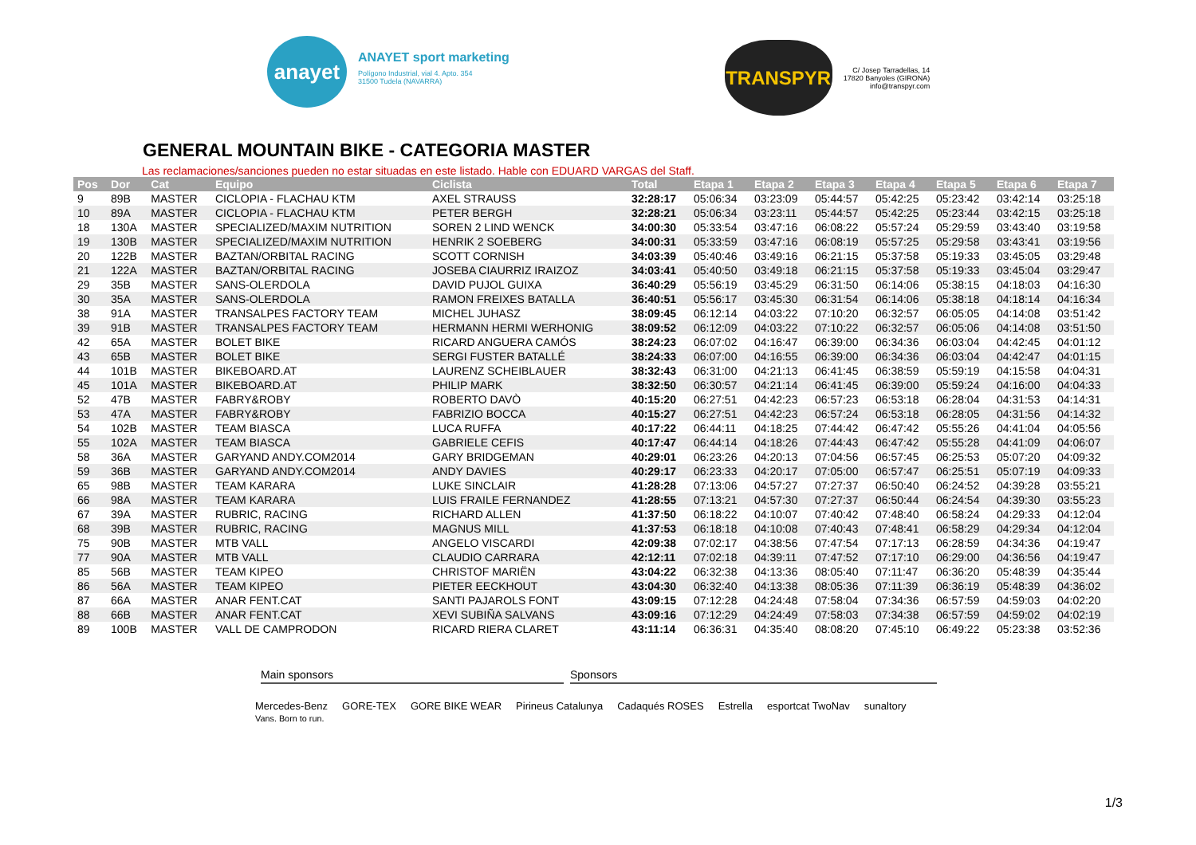anayet
ANAYET sport marketing
Polígono Industrial, vial 4. Apto. 354
31500 Tudela (NAVARRA)
TRANSPYR
C/ Josep Tarradellas, 14
17820 Banyoles (GIRONA)
info@transpyr.com
GENERAL MOUNTAIN BIKE - CATEGORIA MASTER
Las reclamaciones/sanciones pueden no estar situadas en este listado. Hable con EDUARD VARGAS del Staff.
| Pos | Dor | Cat | Equipo | Ciclista | Total | Etapa 1 | Etapa 2 | Etapa 3 | Etapa 4 | Etapa 5 | Etapa 6 | Etapa 7 |
| --- | --- | --- | --- | --- | --- | --- | --- | --- | --- | --- | --- | --- |
| 9 | 89B | MASTER | CICLOPIA - FLACHAU KTM | AXEL STRAUSS | 32:28:17 | 05:06:34 | 03:23:09 | 05:44:57 | 05:42:25 | 05:23:42 | 03:42:14 | 03:25:18 |
| 10 | 89A | MASTER | CICLOPIA - FLACHAU KTM | PETER BERGH | 32:28:21 | 05:06:34 | 03:23:11 | 05:44:57 | 05:42:25 | 05:23:44 | 03:42:15 | 03:25:18 |
| 18 | 130A | MASTER | SPECIALIZED/MAXIM NUTRITION | SOREN 2 LIND WENCK | 34:00:30 | 05:33:54 | 03:47:16 | 06:08:22 | 05:57:24 | 05:29:59 | 03:43:40 | 03:19:58 |
| 19 | 130B | MASTER | SPECIALIZED/MAXIM NUTRITION | HENRIK 2 SOEBERG | 34:00:31 | 05:33:59 | 03:47:16 | 06:08:19 | 05:57:25 | 05:29:58 | 03:43:41 | 03:19:56 |
| 20 | 122B | MASTER | BAZTAN/ORBITAL RACING | SCOTT CORNISH | 34:03:39 | 05:40:46 | 03:49:16 | 06:21:15 | 05:37:58 | 05:19:33 | 03:45:05 | 03:29:48 |
| 21 | 122A | MASTER | BAZTAN/ORBITAL RACING | JOSEBA CIAURRIZ IRAIZOZ | 34:03:41 | 05:40:50 | 03:49:18 | 06:21:15 | 05:37:58 | 05:19:33 | 03:45:04 | 03:29:47 |
| 29 | 35B | MASTER | SANS-OLERDOLA | DAVID PUJOL GUIXA | 36:40:29 | 05:56:19 | 03:45:29 | 06:31:50 | 06:14:06 | 05:38:15 | 04:18:03 | 04:16:30 |
| 30 | 35A | MASTER | SANS-OLERDOLA | RAMON FREIXES BATALLA | 36:40:51 | 05:56:17 | 03:45:30 | 06:31:54 | 06:14:06 | 05:38:18 | 04:18:14 | 04:16:34 |
| 38 | 91A | MASTER | TRANSALPES FACTORY TEAM | MICHEL JUHASZ | 38:09:45 | 06:12:14 | 04:03:22 | 07:10:20 | 06:32:57 | 06:05:05 | 04:14:08 | 03:51:42 |
| 39 | 91B | MASTER | TRANSALPES FACTORY TEAM | HERMANN HERMI WERHONIG | 38:09:52 | 06:12:09 | 04:03:22 | 07:10:22 | 06:32:57 | 06:05:06 | 04:14:08 | 03:51:50 |
| 42 | 65A | MASTER | BOLET BIKE | RICARD ANGUERA CAMÓS | 38:24:23 | 06:07:02 | 04:16:47 | 06:39:00 | 06:34:36 | 06:03:04 | 04:42:45 | 04:01:12 |
| 43 | 65B | MASTER | BOLET BIKE | SERGI FUSTER BATALLÉ | 38:24:33 | 06:07:00 | 04:16:55 | 06:39:00 | 06:34:36 | 06:03:04 | 04:42:47 | 04:01:15 |
| 44 | 101B | MASTER | BIKEBOARD.AT | LAURENZ SCHEIBLAUER | 38:32:43 | 06:31:00 | 04:21:13 | 06:41:45 | 06:38:59 | 05:59:19 | 04:15:58 | 04:04:31 |
| 45 | 101A | MASTER | BIKEBOARD.AT | PHILIP MARK | 38:32:50 | 06:30:57 | 04:21:14 | 06:41:45 | 06:39:00 | 05:59:24 | 04:16:00 | 04:04:33 |
| 52 | 47B | MASTER | FABRY&ROBY | ROBERTO DAVÒ | 40:15:20 | 06:27:51 | 04:42:23 | 06:57:23 | 06:53:18 | 06:28:04 | 04:31:53 | 04:14:31 |
| 53 | 47A | MASTER | FABRY&ROBY | FABRIZIO BOCCA | 40:15:27 | 06:27:51 | 04:42:23 | 06:57:24 | 06:53:18 | 06:28:05 | 04:31:56 | 04:14:32 |
| 54 | 102B | MASTER | TEAM BIASCA | LUCA RUFFA | 40:17:22 | 06:44:11 | 04:18:25 | 07:44:42 | 06:47:42 | 05:55:26 | 04:41:04 | 04:05:56 |
| 55 | 102A | MASTER | TEAM BIASCA | GABRIELE CEFIS | 40:17:47 | 06:44:14 | 04:18:26 | 07:44:43 | 06:47:42 | 05:55:28 | 04:41:09 | 04:06:07 |
| 58 | 36A | MASTER | GARYAND ANDY.COM2014 | GARY BRIDGEMAN | 40:29:01 | 06:23:26 | 04:20:13 | 07:04:56 | 06:57:45 | 06:25:53 | 05:07:20 | 04:09:32 |
| 59 | 36B | MASTER | GARYAND ANDY.COM2014 | ANDY DAVIES | 40:29:17 | 06:23:33 | 04:20:17 | 07:05:00 | 06:57:47 | 06:25:51 | 05:07:19 | 04:09:33 |
| 65 | 98B | MASTER | TEAM KARARA | LUKE SINCLAIR | 41:28:28 | 07:13:06 | 04:57:27 | 07:27:37 | 06:50:40 | 06:24:52 | 04:39:28 | 03:55:21 |
| 66 | 98A | MASTER | TEAM KARARA | LUIS FRAILE FERNANDEZ | 41:28:55 | 07:13:21 | 04:57:30 | 07:27:37 | 06:50:44 | 06:24:54 | 04:39:30 | 03:55:23 |
| 67 | 39A | MASTER | RUBRIC, RACING | RICHARD ALLEN | 41:37:50 | 06:18:22 | 04:10:07 | 07:40:42 | 07:48:40 | 06:58:24 | 04:29:33 | 04:12:04 |
| 68 | 39B | MASTER | RUBRIC, RACING | MAGNUS MILL | 41:37:53 | 06:18:18 | 04:10:08 | 07:40:43 | 07:48:41 | 06:58:29 | 04:29:34 | 04:12:04 |
| 75 | 90B | MASTER | MTB VALL | ANGELO VISCARDI | 42:09:38 | 07:02:17 | 04:38:56 | 07:47:54 | 07:17:13 | 06:28:59 | 04:34:36 | 04:19:47 |
| 77 | 90A | MASTER | MTB VALL | CLAUDIO CARRARA | 42:12:11 | 07:02:18 | 04:39:11 | 07:47:52 | 07:17:10 | 06:29:00 | 04:36:56 | 04:19:47 |
| 85 | 56B | MASTER | TEAM KIPEO | CHRISTOF MARIËN | 43:04:22 | 06:32:38 | 04:13:36 | 08:05:40 | 07:11:47 | 06:36:20 | 05:48:39 | 04:35:44 |
| 86 | 56A | MASTER | TEAM KIPEO | PIETER EECKHOUT | 43:04:30 | 06:32:40 | 04:13:38 | 08:05:36 | 07:11:39 | 06:36:19 | 05:48:39 | 04:36:02 |
| 87 | 66A | MASTER | ANAR FENT.CAT | SANTI PAJAROLS FONT | 43:09:15 | 07:12:28 | 04:24:48 | 07:58:04 | 07:34:36 | 06:57:59 | 04:59:03 | 04:02:20 |
| 88 | 66B | MASTER | ANAR FENT.CAT | XEVI SUBIÑA SALVANS | 43:09:16 | 07:12:29 | 04:24:49 | 07:58:03 | 07:34:38 | 06:57:59 | 04:59:02 | 04:02:19 |
| 89 | 100B | MASTER | VALL DE CAMPRODON | RICARD RIERA CLARET | 43:11:14 | 06:36:31 | 04:35:40 | 08:08:20 | 07:45:10 | 06:49:22 | 05:23:38 | 03:52:36 |
Main sponsors Sponsors
Mercedes-Benz
Vans. Born to run. GORE-TEX GORE BIKE WEAR Pirineus Catalunya Cadaqués ROSES Estrella esportcat TwoNav sunaltory
1/3